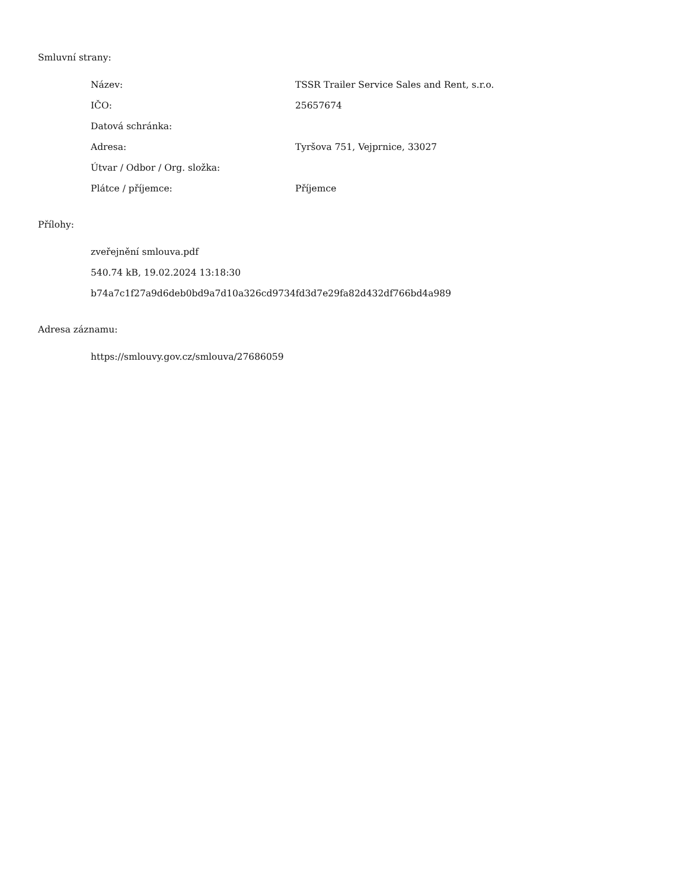Smluvní strany:
| Název: | TSSR Trailer Service Sales and Rent, s.r.o. |
| IČO: | 25657674 |
| Datová schránka: | |
| Adresa: | Tyršova 751, Vejprnice, 33027 |
| Útvar / Odbor / Org. složka: | |
| Plátce / příjemce: | Příjemce |
Přílohy:
zveřejnění smlouva.pdf
540.74 kB, 19.02.2024 13:18:30
b74a7c1f27a9d6deb0bd9a7d10a326cd9734fd3d7e29fa82d432df766bd4a989
Adresa záznamu:
https://smlouvy.gov.cz/smlouva/27686059